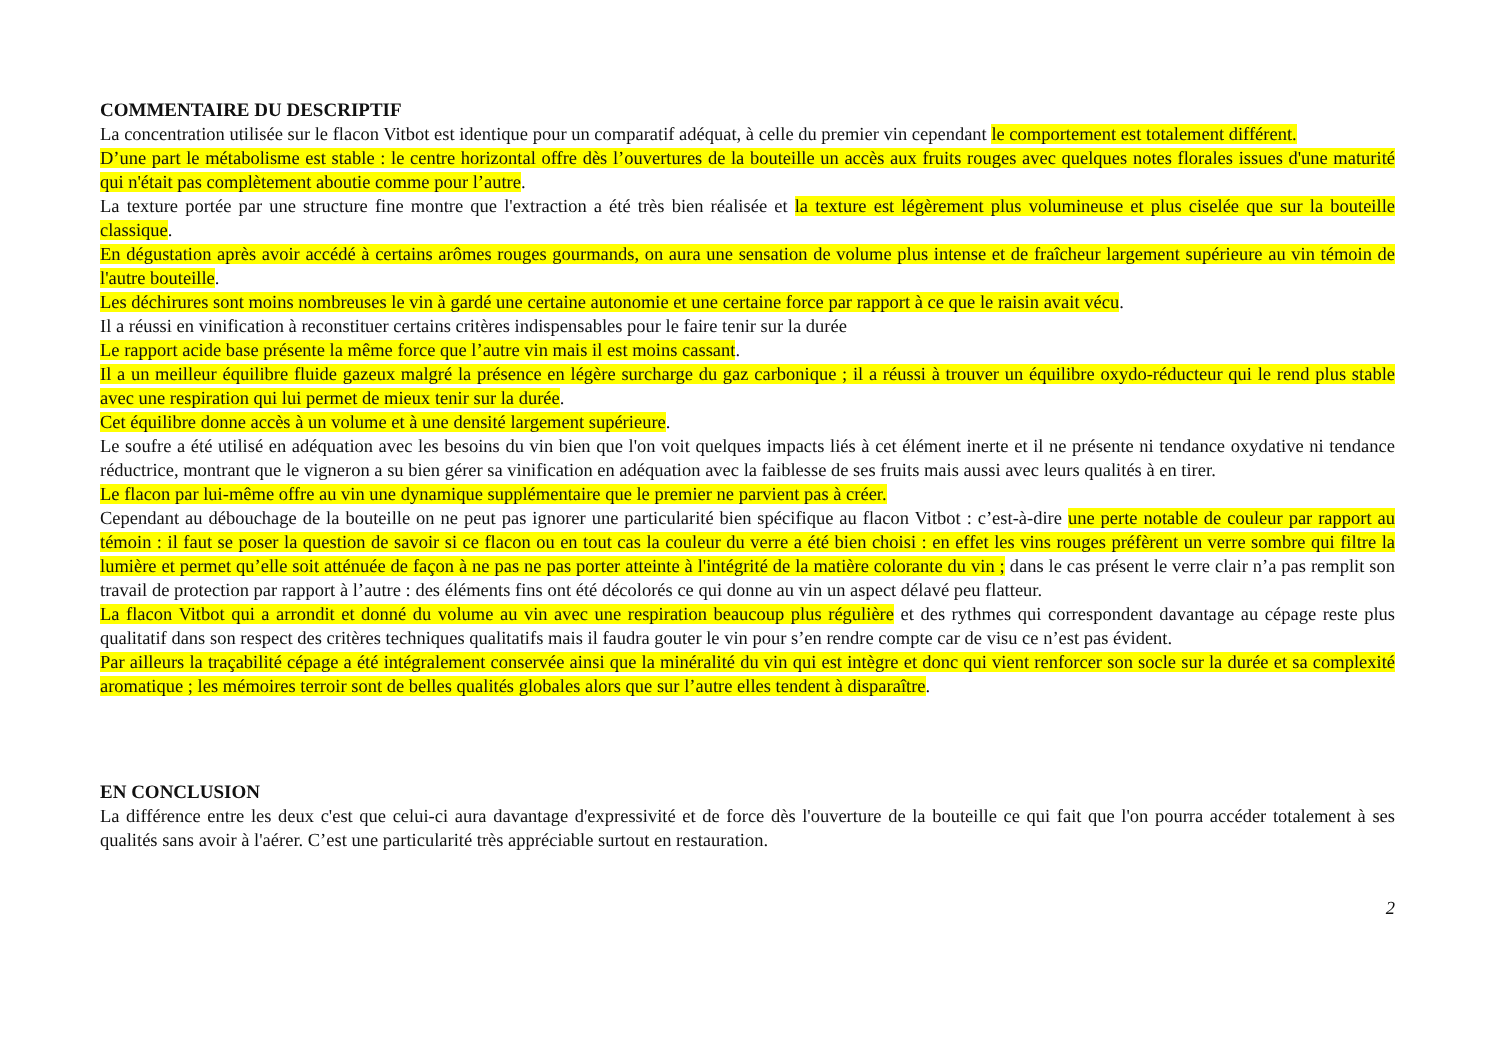COMMENTAIRE DU DESCRIPTIF
La concentration utilisée sur le flacon Vitbot est identique pour un comparatif adéquat, à celle du premier vin cependant le comportement est totalement différent.
D’une part le métabolisme est stable : le centre horizontal offre dès l’ouvertures de la bouteille un accès aux fruits rouges avec quelques notes florales issues d'une maturité qui n'était pas complètement aboutie comme pour l’autre.
La texture portée par une structure fine montre que l'extraction a été très bien réalisée et la texture est légèrement plus volumineuse et plus ciselée que sur la bouteille classique.
En dégustation après avoir accédé à certains arômes rouges gourmands, on aura une sensation de volume plus intense et de fraîcheur largement supérieure au vin témoin de l'autre bouteille.
Les déchirures sont moins nombreuses le vin à gardé une certaine autonomie et une certaine force par rapport à ce que le raisin avait vécu.
Il a réussi en vinification à reconstituer certains critères indispensables pour le faire tenir sur la durée
Le rapport acide base présente la même force que l’autre vin mais il est moins cassant.
Il a un meilleur équilibre fluide gazeux malgré la présence en légère surcharge du gaz carbonique ; il a réussi à trouver un équilibre oxydo-réducteur qui le rend plus stable avec une respiration qui lui permet de mieux tenir sur la durée.
Cet équilibre donne accès à un volume et à une densité largement supérieure.
Le soufre a été utilisé en adéquation avec les besoins du vin bien que l'on voit quelques impacts liés à cet élément inerte et il ne présente ni tendance oxydative ni tendance réductrice, montrant que le vigneron a su bien gérer sa vinification en adéquation avec la faiblesse de ses fruits mais aussi avec leurs qualités à en tirer.
Le flacon par lui-même offre au vin une dynamique supplémentaire que le premier ne parvient pas à créer.
Cependant au débouchage de la bouteille on ne peut pas ignorer une particularité bien spécifique au flacon Vitbot : c’est-à-dire une perte notable de couleur par rapport au témoin : il faut se poser la question de savoir si ce flacon ou en tout cas la couleur du verre a été bien choisi : en effet les vins rouges préfèrent un verre sombre qui filtre la lumière et permet qu’elle soit atténuée de façon à ne pas ne pas porter atteinte à l'intégrité de la matière colorante du vin ; dans le cas présent le verre clair n’a pas remplit son travail de protection par rapport à l’autre : des éléments fins ont été décolorés ce qui donne au vin un aspect délavé peu flatteur.
La flacon Vitbot qui a arrondit et donné du volume au vin avec une respiration beaucoup plus régulière et des rythmes qui correspondent davantage au cépage reste plus qualitatif dans son respect des critères techniques qualitatifs mais il faudra gouter le vin pour s’en rendre compte car de visu ce n’est pas évident.
Par ailleurs la traçabilité cépage a été intégralement conservée ainsi que la minéralité du vin qui est intègre et donc qui vient renforcer son socle sur la durée et sa complexité aromatique ; les mémoires terroir sont de belles qualités globales alors que sur l’autre elles tendent à disparaître.
EN CONCLUSION
La différence entre les deux c'est que celui-ci aura davantage d'expressivité et de force dès l'ouverture de la bouteille ce qui fait que l'on pourra accéder totalement à ses qualités sans avoir à l'aérer. C’est une particularité très appréciable surtout en restauration.
2